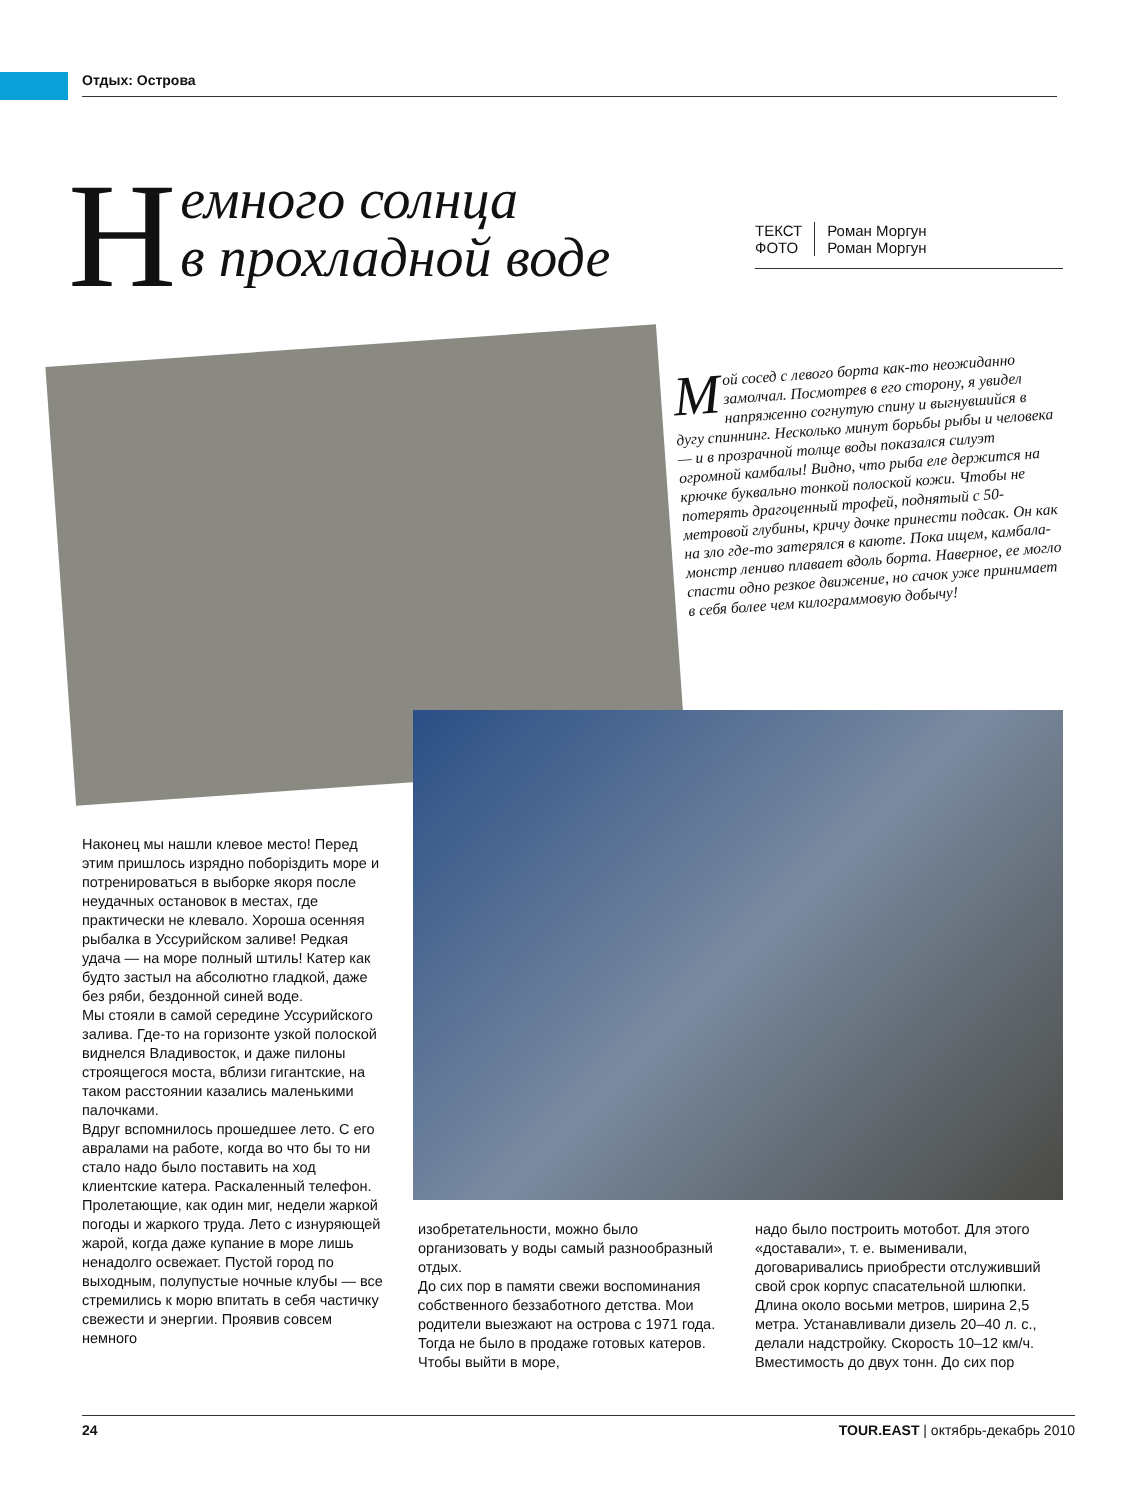Отдых: Острова
Немного солнца
в прохладной воде
ТЕКСТ
ФОТО
Роман Моргун
Роман Моргун
Мой сосед с левого борта как-то неожиданно замолчал. Посмотрев в его сторону, я увидел напряженно согнутую спину и выгнувшийся в дугу спиннинг. Несколько минут борьбы рыбы и человека — и в прозрачной толще воды показался силуэт огромной камбалы! Видно, что рыба еле держится на крючке буквально тонкой полоской кожи. Чтобы не потерять драгоценный трофей, поднятый с 50-метровой глубины, кричу дочке принести подсак. Он как на зло где-то затерялся в каюте. Пока ищем, камбала-монстр лениво плавает вдоль борта. Наверное, ее могло спасти одно резкое движение, но сачок уже принимает в себя более чем килограммовую добычу!
Наконец мы нашли клевое место! Перед этим пришлось изрядно поборіздить море и потренироваться в выборке якоря после неудачных остановок в местах, где практически не клевало. Хороша осенняя рыбалка в Уссурийском заливе! Редкая удача — на море полный штиль! Катер как будто застыл на абсолютно гладкой, даже без ряби, бездонной синей воде.
Мы стояли в самой середине Уссурийского залива. Где-то на горизонте узкой полоской виднелся Владивосток, и даже пилоны строящегося моста, вблизи гигантские, на таком расстоянии казались маленькими палочками.
Вдруг вспомнилось прошедшее лето. С его авралами на работе, когда во что бы то ни стало надо было поставить на ход клиентские катера. Раскаленный телефон. Пролетающие, как один миг, недели жаркой погоды и жаркого труда. Лето с изнуряющей жарой, когда даже купание в море лишь ненадолго освежает. Пустой город по выходным, полупустые ночные клубы — все стремились к морю впитать в себя частичку свежести и энергии. Проявив совсем немного
изобретательности, можно было организовать у воды самый разнообразный отдых.
До сих пор в памяти свежи воспоминания собственного беззаботного детства. Мои родители выезжают на острова с 1971 года. Тогда не было в продаже готовых катеров. Чтобы выйти в море,
надо было построить мотобот. Для этого «доставали», т. е. выменивали, договаривались приобрести отслуживший свой срок корпус спасательной шлюпки. Длина около восьми метров, ширина 2,5 метра. Устанавливали дизель 20–40 л. с., делали надстройку. Скорость 10–12 км/ч. Вместимость до двух тонн. До сих пор
24 TOUR.EAST | октябрь-декабрь 2010